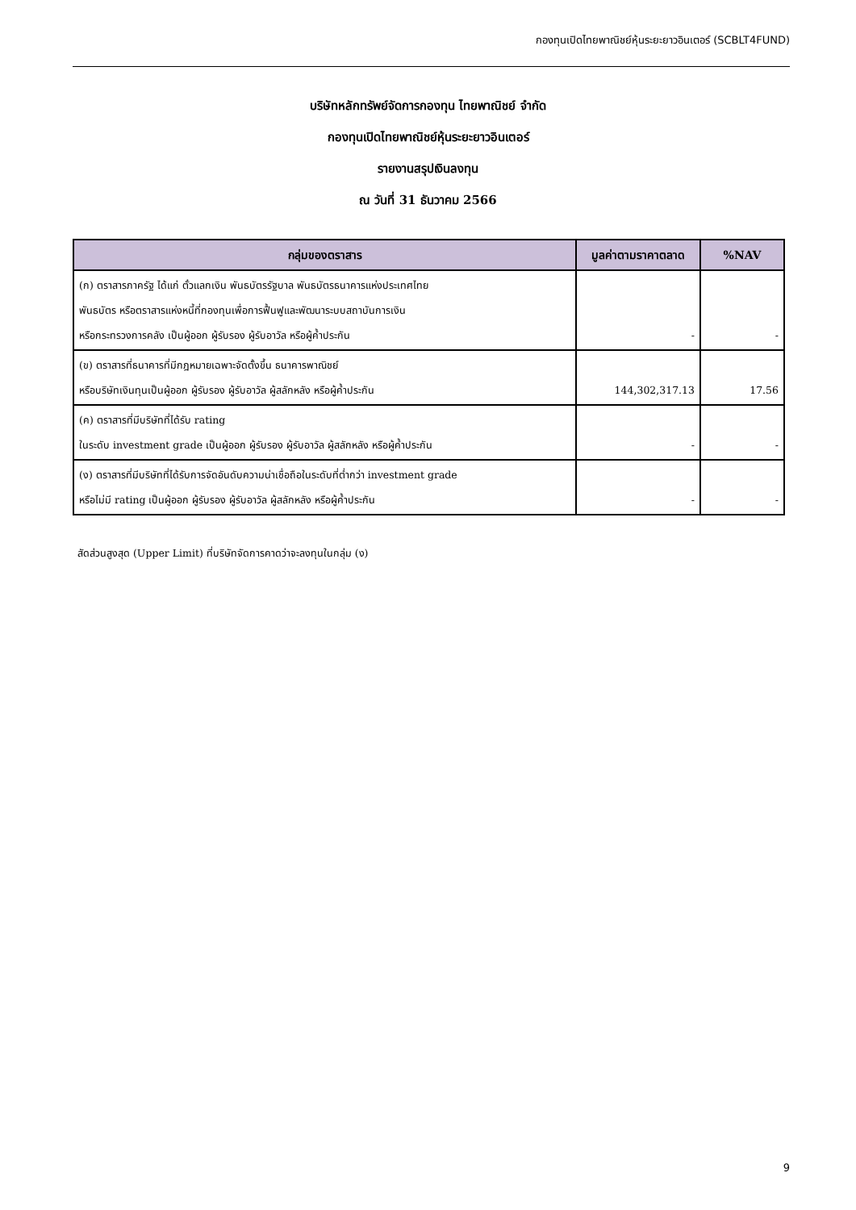กองทุนเปิดไทยพาณิชย์หุ้นระยะยาวอินเตอร์ (SCBLT4FUND)
บริษัทหลักทรัพย์จัดการกองทุน ไทยพาณิชย์ จำกัด
กองทุนเปิดไทยพาณิชย์หุ้นระยะยาวอินเตอร์
รายงานสรุปเงินลงทุน
ณ วันที่ 31 ธันวาคม 2566
| กลุ่มของตราสาร | มูลค่าตามราคาตลาด | %NAV |
| --- | --- | --- |
| (ก) ตราสารภาครัฐ ได้แก่ ตั๋วแลกเงิน พันธบัตรรัฐบาล พันธบัตรธนาคารแห่งประเทศไทย พันธบัตร หรือตราสารแห่งหนี้ที่กองทุนเพื่อการฟื้นฟูและพัฒนาระบบสถาบันการเงิน หรือกระทรวงการคลัง เป็นผู้ออก ผู้รับรอง ผู้รับอาวัล หรือผู้ค้ำประกัน | - | - |
| (ข) ตราสารที่ธนาคารที่มีกฎหมายเฉพาะจัดตั้งขึ้น ธนาคารพาณิชย์ หรือบริษัทเงินทุนเป็นผู้ออก ผู้รับรอง ผู้รับอาวัล ผู้สลักหลัง หรือผู้ค้ำประกัน | 144,302,317.13 | 17.56 |
| (ค) ตราสารที่มีบริษัทที่ได้รับ rating ในระดับ investment grade เป็นผู้ออก ผู้รับรอง ผู้รับอาวัล ผู้สลักหลัง หรือผู้ค้ำประกัน | - | - |
| (ง) ตราสารที่มีบริษัทที่ได้รับการจัดอันดับความน่าเชื่อถือในระดับที่ต่ำกว่า investment grade หรือไม่มี rating เป็นผู้ออก ผู้รับรอง ผู้รับอาวัล ผู้สลักหลัง หรือผู้ค้ำประกัน | - | - |
สัดส่วนสูงสุด (Upper Limit) ที่บริษัทจัดการคาดว่าจะลงทุนในกลุ่ม (ง)
9